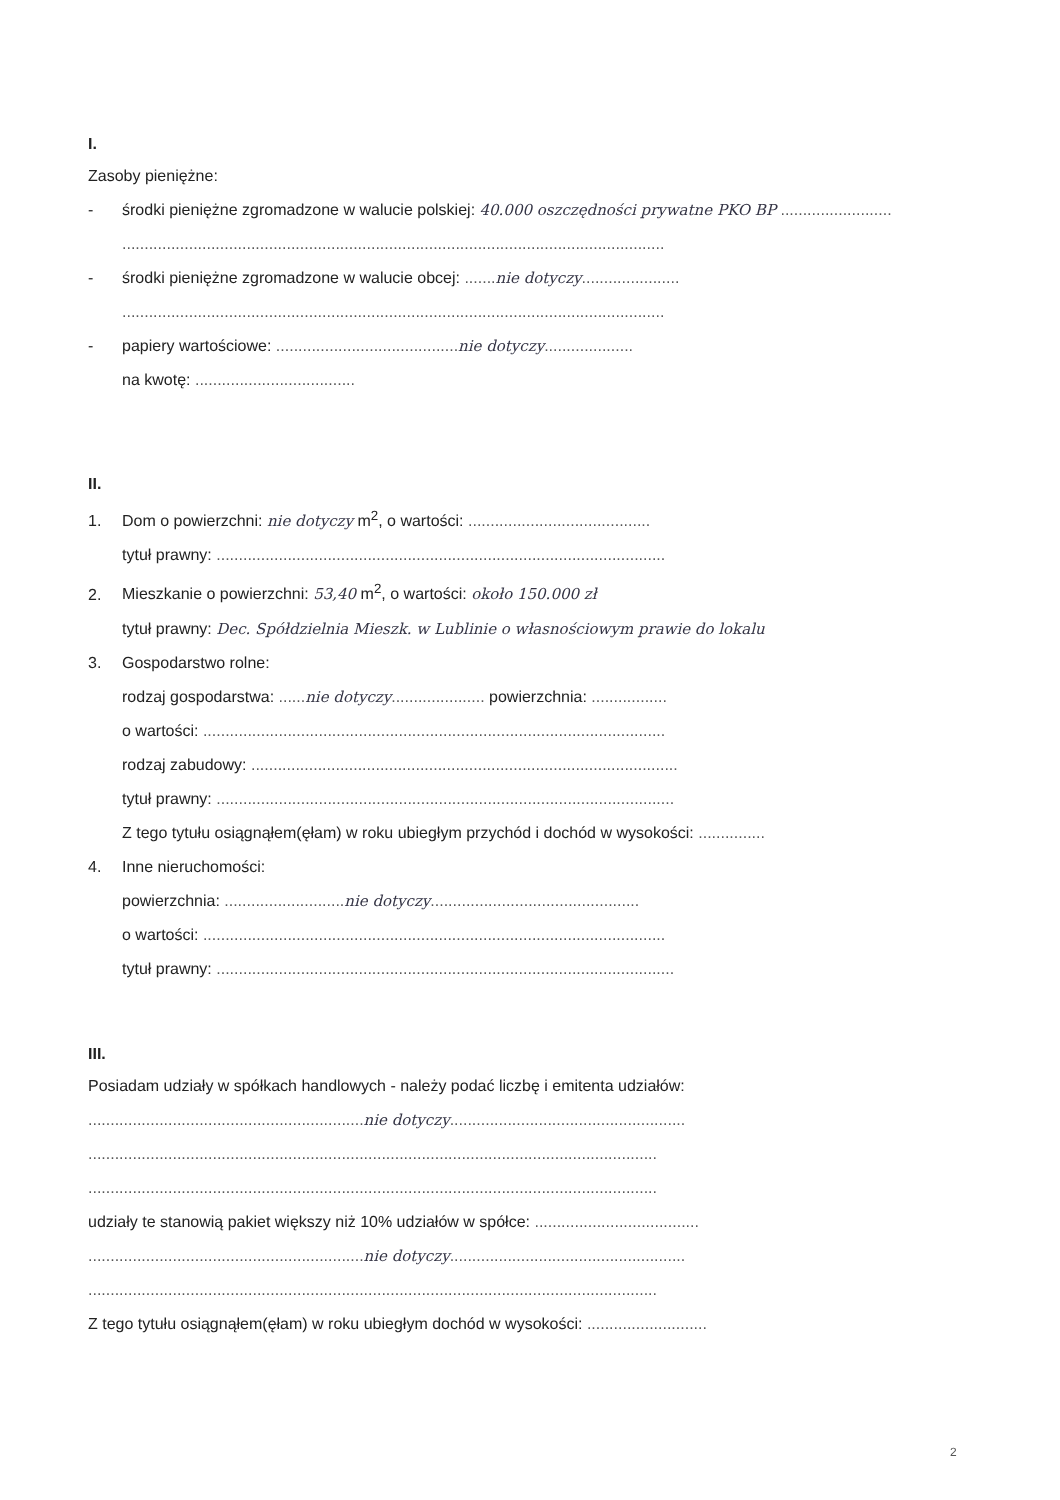I.
Zasoby pieniężne:
- środki pieniężne zgromadzone w walucie polskiej: 40.000 oszczędności prywatne PKO BP .........................
..........................................................................................................................
- środki pieniężne zgromadzone w walucie obcej: ....... nie dotyczy......................
..........................................................................................................................
- papiery wartościowe: ......................................... nie dotyczy....................
na kwotę: ....................................
II.
1. Dom o powierzchni: nie dotyczy m<sup>2</sup>, o wartości: .........................................
tytuł prawny: .....................................................................................................
2. Mieszkanie o powierzchni: 53,40 m<sup>2</sup>, o wartości: około 150.000 zł
tytuł prawny: Dec. Spółdzielnia Mieszk. w Lublinie o własnościowym prawie do lokalu
3. Gospodarstwo rolne:
rodzaj gospodarstwa: ...... nie dotyczy..................... powierzchnia: .................
o wartości: ........................................................................................................
rodzaj zabudowy: ................................................................................................
tytuł prawny: .......................................................................................................
Z tego tytułu osiągnąłem(ęłam) w roku ubiegłym przychód i dochód w wysokości: ...............
4. Inne nieruchomości:
powierzchnia: ........................... nie dotyczy...............................................
o wartości: ........................................................................................................
tytuł prawny: .......................................................................................................
III.
Posiadam udziały w spółkach handlowych - należy podać liczbę i emitenta udziałów:
.............................................................. nie dotyczy.....................................................
................................................................................................................................
................................................................................................................................
udziały te stanowią pakiet większy niż 10% udziałów w spółce: .....................................
.............................................................. nie dotyczy.....................................................
................................................................................................................................
Z tego tytułu osiągnąłem(ęłam) w roku ubiegłym dochód w wysokości: ...........................
2